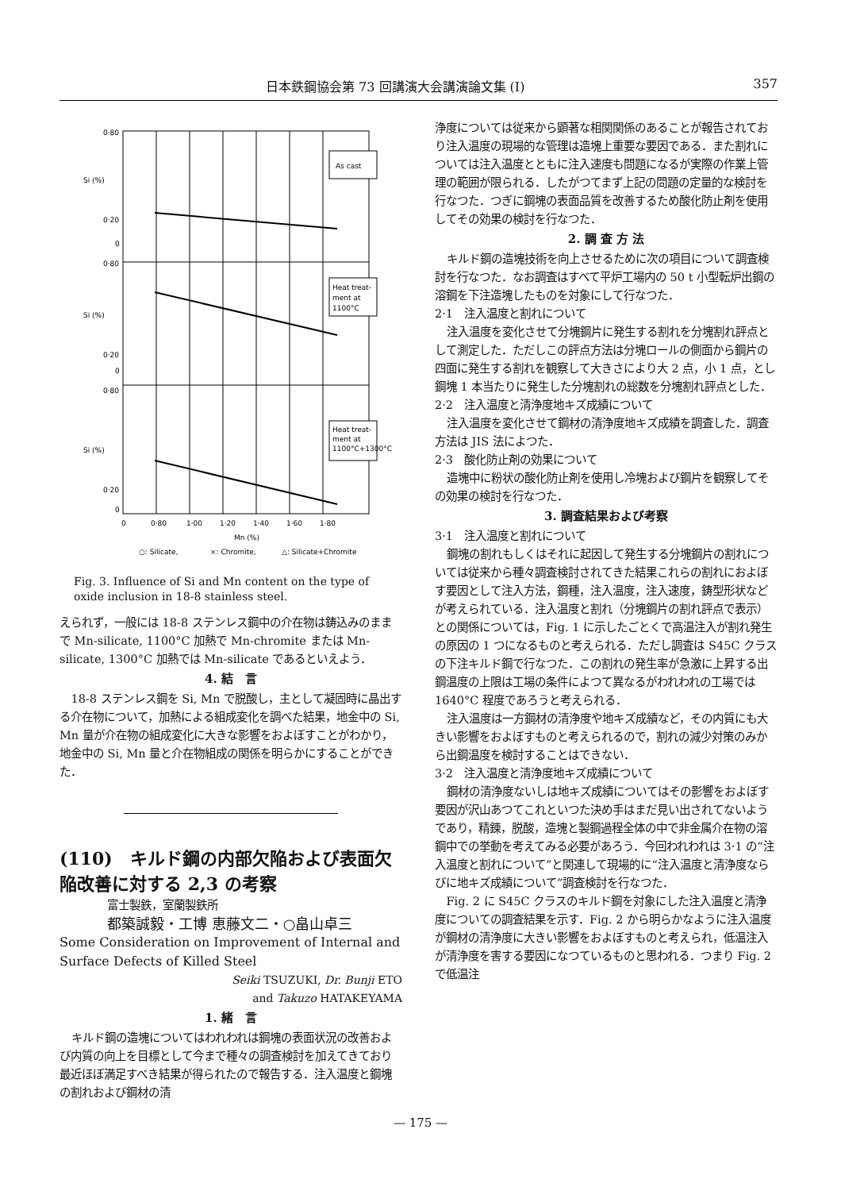日本鉄鋼協会第 73 回講演大会講演論文集 (I) 357
As cast
Heat treat-
ment at
1100°C
Heat treat-
ment at
1100°C+1300°C
0·80
0·20
0
0·80
0·20
0
0·80
0·20
0
Si (%)
Si (%)
Si (%)
0
0·80
1·00
1·20
1·40
1·60
1·80
Mn (%)
○: Silicate,
×: Chromite,
△: Silicate+Chromite
Fig. 3. Influence of Si and Mn content on the type of oxide inclusion in 18-8 stainless steel.
えられず，一般には 18-8 ステンレス鋼中の介在物は鋳込みのままで Mn-silicate, 1100°C 加熱で Mn-chromite または Mn-silicate, 1300°C 加熱では Mn-silicate であるといえよう．
4. 結　言
18-8 ステンレス鋼を Si, Mn で脱酸し，主として凝固時に晶出する介在物について，加熱による組成変化を調べた結果，地金中の Si, Mn 量が介在物の組成変化に大きな影響をおよぼすことがわかり，地金中の Si, Mn 量と介在物組成の関係を明らかにすることができた．
(110)　キルド鋼の内部欠陥および表面欠陥改善に対する 2,3 の考察
富士製鉄，室蘭製鉄所
都築誠毅・工博 恵藤文二・○畠山卓三
Some Consideration on Improvement of Internal and Surface Defects of Killed Steel
Seiki TSUZUKI, Dr. Bunji ETO
and Takuzo HATAKEYAMA
1. 緒　言
キルド鋼の造塊についてはわれわれは鋼塊の表面状況の改善および内質の向上を目標として今まで種々の調査検討を加えてきており最近ほぼ満足すべき結果が得られたので報告する．注入温度と鋼塊の割れおよび鋼材の清
浄度については従来から顕著な相関関係のあることが報告されており注入温度の現場的な管理は造塊上重要な要因である．また割れについては注入温度とともに注入速度も問題になるが実際の作業上管理の範囲が限られる．したがつてまず上記の問題の定量的な検討を行なつた．つぎに鋼塊の表面品質を改善するため酸化防止剤を使用してその効果の検討を行なつた．
2. 調 査 方 法
キルド鋼の造塊技術を向上させるために次の項目について調査検討を行なつた．なお調査はすべて平炉工場内の 50 t 小型転炉出鋼の溶鋼を下注造塊したものを対象にして行なつた．
2·1　注入温度と割れについて
注入温度を変化させて分塊鋼片に発生する割れを分塊割れ評点として測定した．ただしこの評点方法は分塊ロールの側面から鋼片の四面に発生する割れを観察して大きさにより大 2 点，小 1 点，とし鋼塊 1 本当たりに発生した分塊割れの総数を分塊割れ評点とした．
2·2　注入温度と清浄度地キズ成績について
注入温度を変化させて鋼材の清浄度地キズ成績を調査した．調査方法は JIS 法によつた．
2·3　酸化防止剤の効果について
造塊中に粉状の酸化防止剤を使用し冷塊および鋼片を観察してその効果の検討を行なつた．
3. 調査結果および考察
3·1　注入温度と割れについて
鋼塊の割れもしくはそれに起因して発生する分塊鋼片の割れについては従来から種々調査検討されてきた結果これらの割れにおよぼす要因として注入方法，鋼種，注入温度，注入速度，鋳型形状などが考えられている．注入温度と割れ（分塊鋼片の割れ評点で表示）との関係については，Fig. 1 に示したごとくで高温注入が割れ発生の原因の 1 つになるものと考えられる．ただし調査は S45C クラスの下注キルド鋼で行なつた．この割れの発生率が急激に上昇する出鋼温度の上限は工場の条件によつて異なるがわれわれの工場では 1640°C 程度であろうと考えられる．
注入温度は一方鋼材の清浄度や地キズ成績など，その内質にも大きい影響をおよぼすものと考えられるので，割れの減少対策のみから出鋼温度を検討することはできない．
3·2　注入温度と清浄度地キズ成績について
鋼材の清浄度ないしは地キズ成績についてはその影響をおよぼす要因が沢山あつてこれといつた決め手はまだ見い出されてないようであり，精錬，脱酸，造塊と製鋼過程全体の中で非金属介在物の溶鋼中での挙動を考えてみる必要があろう．今回われわれは 3·1 の“注入温度と割れについて”と関連して現場的に“注入温度と清浄度ならびに地キズ成績について”調査検討を行なつた．
Fig. 2 に S45C クラスのキルド鋼を対象にした注入温度と清浄度についての調査結果を示す．Fig. 2 から明らかなように注入温度が鋼材の清浄度に大きい影響をおよぼすものと考えられ，低温注入が清浄度を害する要因になつているものと思われる．つまり Fig. 2 で低温注
— 175 —